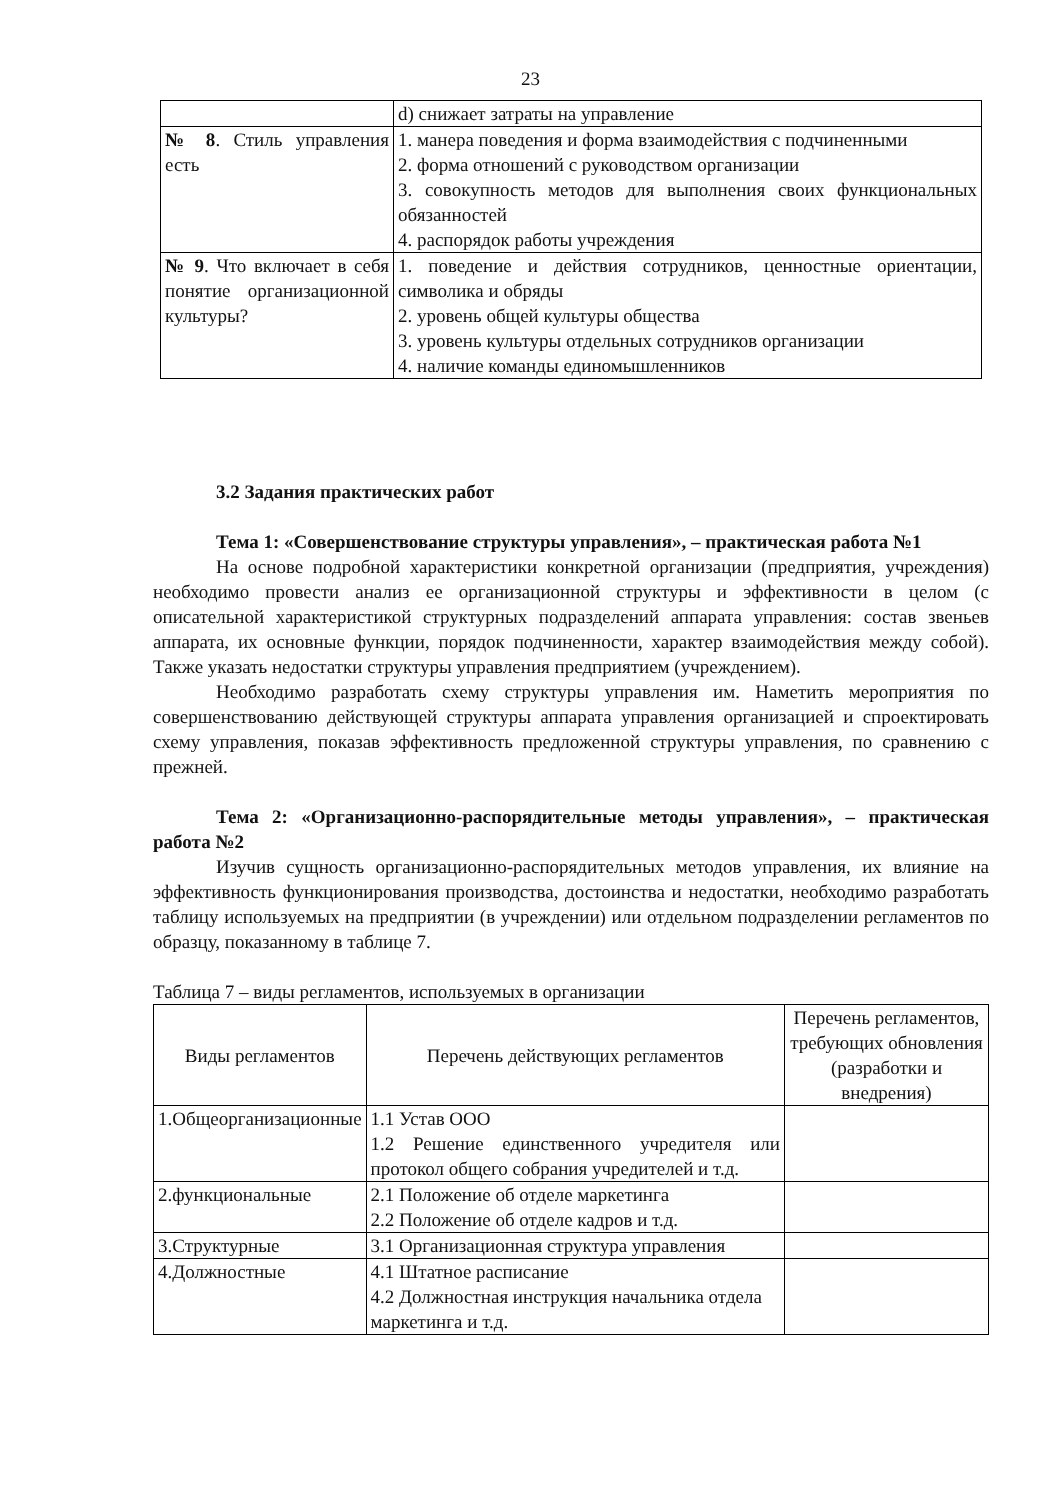23
| | d) снижает затраты на управление |
| № 8 . Стиль управления есть | 1. манера поведения и форма взаимодействия с подчиненными 2. форма отношений с руководством организации 3. совокупность методов для выполнения своих функциональных обязанностей 4. распорядок работы учреждения |
| № 9 . Что включает в себя понятие организационной культуры? | 1. поведение и действия сотрудников, ценностные ориентации, символика и обряды 2. уровень общей культуры общества 3. уровень культуры отдельных сотрудников организации 4. наличие команды единомышленников |
3.2 Задания практических работ
Тема 1: «Совершенствование структуры управления», – практическая работа №1
На основе подробной характеристики конкретной организации (предприятия, учреждения) необходимо провести анализ ее организационной структуры и эффективности в целом (с описательной характеристикой структурных подразделений аппарата управления: состав звеньев аппарата, их основные функции, порядок подчиненности, характер взаимодействия между собой). Также указать недостатки структуры управления предприятием (учреждением).
Необходимо разработать схему структуры управления им. Наметить мероприятия по совершенствованию действующей структуры аппарата управления организацией и спроектировать схему управления, показав эффективность предложенной структуры управления, по сравнению с прежней.
Тема 2: «Организационно-распорядительные методы управления», – практическая работа №2
Изучив сущность организационно-распорядительных методов управления, их влияние на эффективность функционирования производства, достоинства и недостатки, необходимо разработать таблицу используемых на предприятии (в учреждении) или отдельном подразделении регламентов по образцу, показанному в таблице 7.
Таблица 7 – виды регламентов, используемых в организации
| Виды регламентов | Перечень действующих регламентов | Перечень регламентов, требующих обновления (разработки и внедрения) |
| --- | --- | --- |
| 1.Общеорганизационные | 1.1 Устав ООО 1.2 Решение единственного учредителя или протокол общего собрания учредителей и т.д. | |
| 2.функциональные | 2.1 Положение об отделе маркетинга 2.2 Положение об отделе кадров и т.д. | |
| 3.Структурные | 3.1 Организационная структура управления | |
| 4.Должностные | 4.1 Штатное расписание 4.2 Должностная инструкция начальника отдела маркетинга и т.д. | |